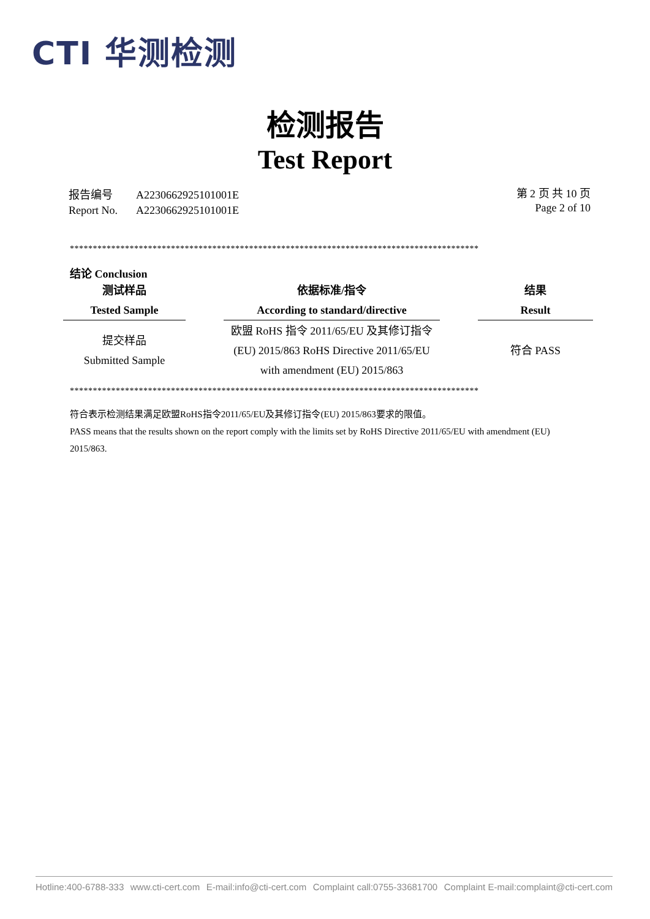CTI 华测检测
检测报告
Test Report
| 报告编号 | A2230662925101001E |
| Report No. | A2230662925101001E |
第 2 页 共 10 页
Page 2 of 10
*****************************************************************************************
结论 Conclusion
| 测试样品 Tested Sample | | 依据标准/指令 According to standard/directive | | 结果 Result |
| --- | --- | --- | --- | --- |
| 提交样品 Submitted Sample | | 欧盟 RoHS 指令 2011/65/EU 及其修订指令 (EU) 2015/863 RoHS Directive 2011/65/EU with amendment (EU) 2015/863 | | 符合 PASS |
*****************************************************************************************
符合表示检测结果满足欧盟RoHS指令2011/65/EU及其修订指令(EU) 2015/863要求的限值。
PASS means that the results shown on the report comply with the limits set by RoHS Directive 2011/65/EU with amendment (EU) 2015/863.
Hotline:400-6788-333 www.cti-cert.com E-mail:info@cti-cert.com Complaint call:0755-33681700 Complaint E-mail:complaint@cti-cert.com